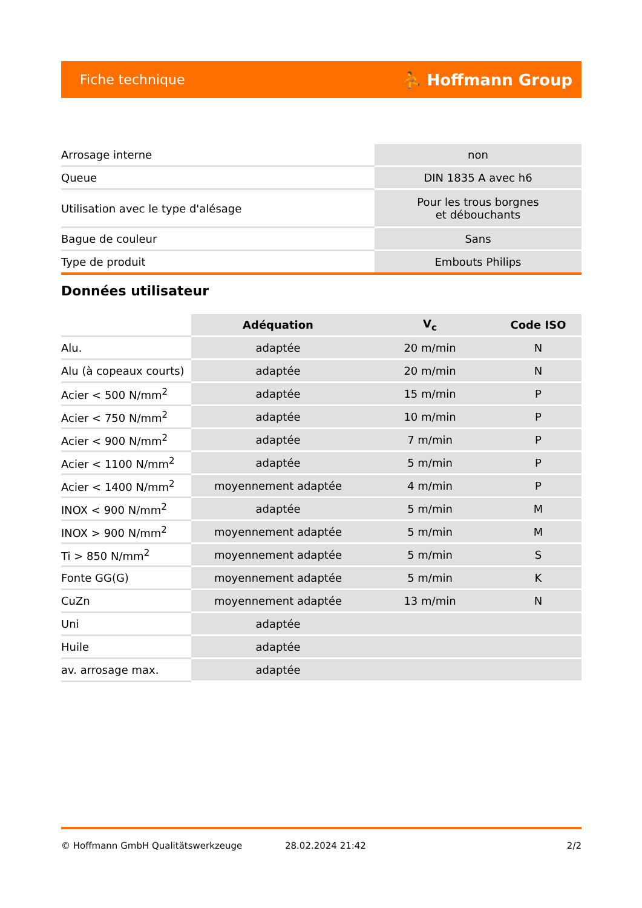Fiche technique ⛹ Hoffmann Group
| Arrosage interne | non |
| Queue | DIN 1835 A avec h6 |
| Utilisation avec le type d'alésage | Pour les trous borgnes et débouchants |
| Bague de couleur | Sans |
| Type de produit | Embouts Philips |
Données utilisateur
| | Adéquation | V<sub>c</sub> | Code ISO |
| --- | --- | --- | --- |
| Alu. | adaptée | 20 m/min | N |
| Alu (à copeaux courts) | adaptée | 20 m/min | N |
| Acier < 500 N/mm<sup>2</sup> | adaptée | 15 m/min | P |
| Acier < 750 N/mm<sup>2</sup> | adaptée | 10 m/min | P |
| Acier < 900 N/mm<sup>2</sup> | adaptée | 7 m/min | P |
| Acier < 1100 N/mm<sup>2</sup> | adaptée | 5 m/min | P |
| Acier < 1400 N/mm<sup>2</sup> | moyennement adaptée | 4 m/min | P |
| INOX < 900 N/mm<sup>2</sup> | adaptée | 5 m/min | M |
| INOX > 900 N/mm<sup>2</sup> | moyennement adaptée | 5 m/min | M |
| Ti > 850 N/mm<sup>2</sup> | moyennement adaptée | 5 m/min | S |
| Fonte GG(G) | moyennement adaptée | 5 m/min | K |
| CuZn | moyennement adaptée | 13 m/min | N |
| Uni | adaptée | | |
| Huile | adaptée | | |
| av. arrosage max. | adaptée | | |
© Hoffmann GmbH Qualitätswerkzeuge 28.02.2024 21:42 2/2